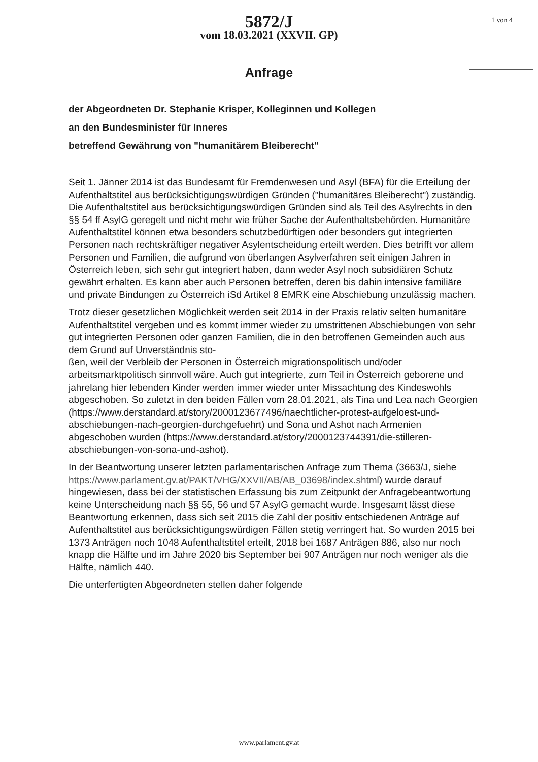5872/J
vom 18.03.2021 (XXVII. GP)
1 von 4
Anfrage
der Abgeordneten Dr. Stephanie Krisper, Kolleginnen und Kollegen
an den Bundesminister für Inneres
betreffend Gewährung von "humanitärem Bleiberecht"
Seit 1. Jänner 2014 ist das Bundesamt für Fremdenwesen und Asyl (BFA) für die Erteilung der Aufenthaltstitel aus berücksichtigungswürdigen Gründen ("humanitäres Bleiberecht") zuständig. Die Aufenthaltstitel aus berücksichtigungswürdigen Gründen sind als Teil des Asylrechts in den §§ 54 ff AsylG geregelt und nicht mehr wie früher Sache der Aufenthaltsbehörden. Humanitäre Aufenthaltstitel können etwa besonders schutzbedürftigen oder besonders gut integrierten Personen nach rechtskräftiger negativer Asylentscheidung erteilt werden. Dies betrifft vor allem Personen und Familien, die aufgrund von überlangen Asylverfahren seit einigen Jahren in Österreich leben, sich sehr gut integriert haben, dann weder Asyl noch subsidiären Schutz gewährt erhalten. Es kann aber auch Personen betreffen, deren bis dahin intensive familiäre und private Bindungen zu Österreich iSd Artikel 8 EMRK eine Abschiebung unzulässig machen.
Trotz dieser gesetzlichen Möglichkeit werden seit 2014 in der Praxis relativ selten humanitäre Aufenthaltstitel vergeben und es kommt immer wieder zu umstrittenen Abschiebungen von sehr gut integrierten Personen oder ganzen Familien, die in den betroffenen Gemeinden auch aus dem Grund auf Unverständnis sto-
ßen, weil der Verbleib der Personen in Österreich migrationspolitisch und/oder arbeitsmarktpolitisch sinnvoll wäre. Auch gut integrierte, zum Teil in Österreich geborene und jahrelang hier lebenden Kinder werden immer wieder unter Missachtung des Kindeswohls abgeschoben. So zuletzt in den beiden Fällen vom 28.01.2021, als Tina und Lea nach Georgien (https://www.derstandard.at/story/2000123677496/naechtlicher-protest-aufgeloest-und-abschiebungen-nach-georgien-durchgefuehrt) und Sona und Ashot nach Armenien abgeschoben wurden (https://www.derstandard.at/story/2000123744391/die-stilleren-abschiebungen-von-sona-und-ashot).
In der Beantwortung unserer letzten parlamentarischen Anfrage zum Thema (3663/J, siehe https://www.parlament.gv.at/PAKT/VHG/XXVII/AB/AB_03698/index.shtml) wurde darauf hingewiesen, dass bei der statistischen Erfassung bis zum Zeitpunkt der Anfragebeantwortung keine Unterscheidung nach §§ 55, 56 und 57 AsylG gemacht wurde. Insgesamt lässt diese Beantwortung erkennen, dass sich seit 2015 die Zahl der positiv entschiedenen Anträge auf Aufenthaltstitel aus berücksichtigungswürdigen Fällen stetig verringert hat. So wurden 2015 bei 1373 Anträgen noch 1048 Aufenthaltstitel erteilt, 2018 bei 1687 Anträgen 886, also nur noch knapp die Hälfte und im Jahre 2020 bis September bei 907 Anträgen nur noch weniger als die Hälfte, nämlich 440.
Die unterfertigten Abgeordneten stellen daher folgende
www.parlament.gv.at